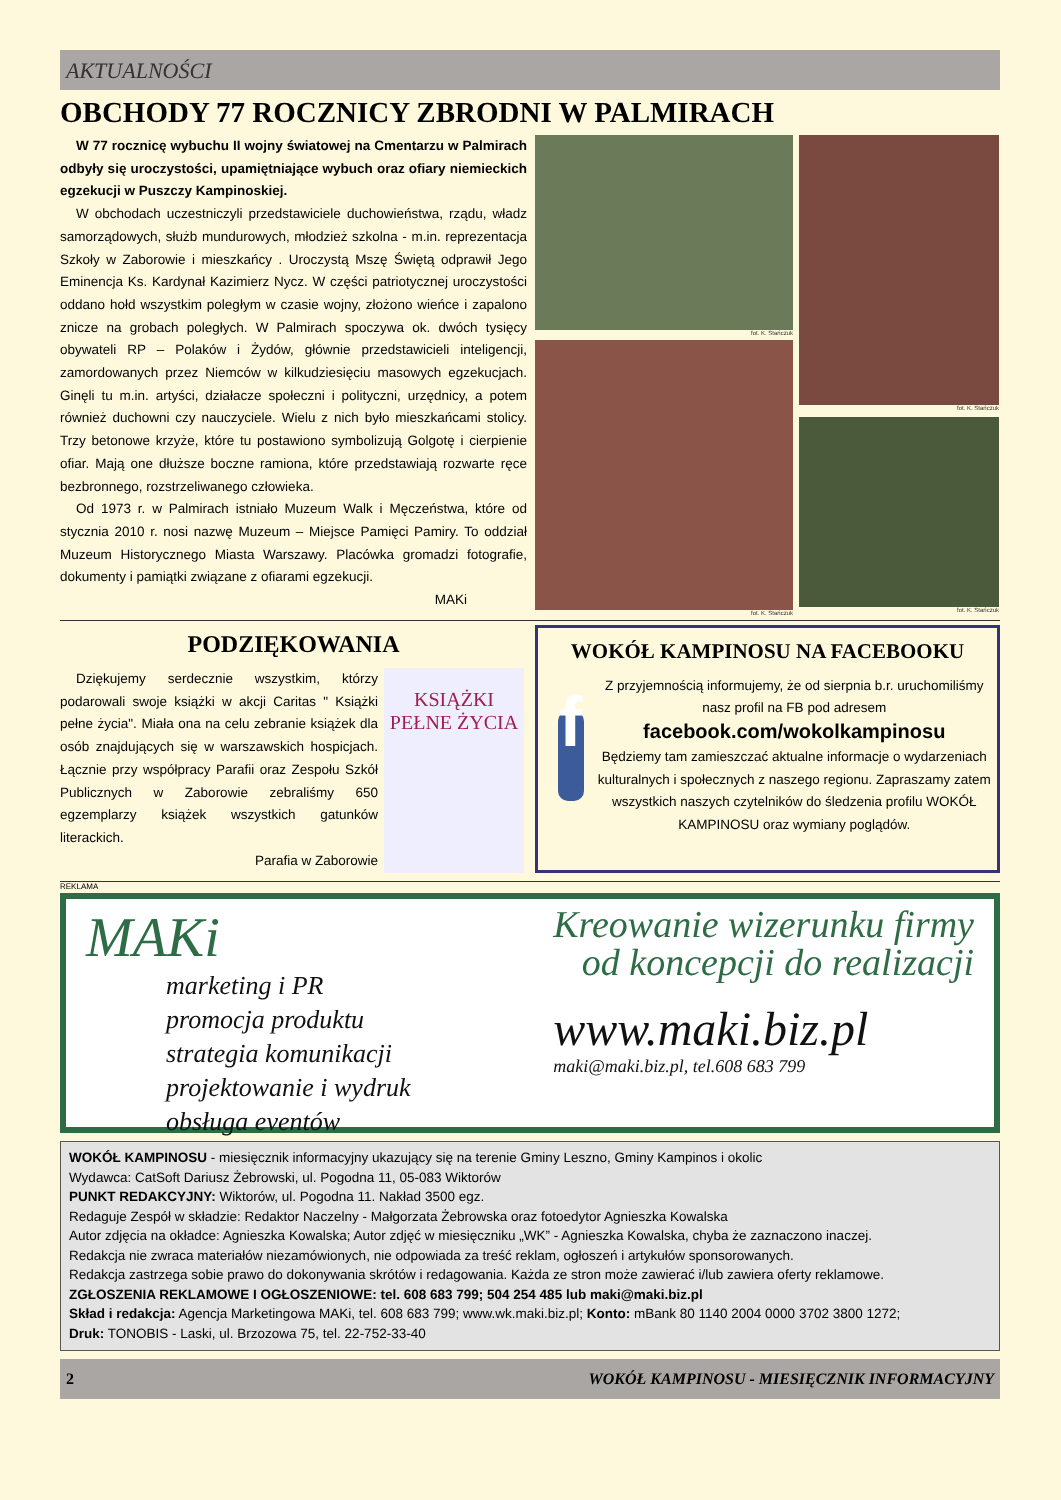AKTUALNOŚCI
OBCHODY 77 ROCZNICY ZBRODNI W PALMIRACH
W 77 rocznicę wybuchu II wojny światowej na Cmentarzu w Palmirach odbyły się uroczystości, upamiętniające wybuch oraz ofiary niemieckich egzekucji w Puszczy Kampinoskiej.
W obchodach uczestniczyli przedstawiciele duchowieństwa, rządu, władz samorządowych, służb mundurowych, młodzież szkolna - m.in. reprezentacja Szkoły w Zaborowie i mieszkańcy . Uroczystą Mszę Świętą odprawił Jego Eminencja Ks. Kardynał Kazimierz Nycz. W części patriotycznej uroczystości oddano hołd wszystkim poległym w czasie wojny, złożono wieńce i zapalono znicze na grobach poległych. W Palmirach spoczywa ok. dwóch tysięcy obywateli RP – Polaków i Żydów, głównie przedstawicieli inteligencji, zamordowanych przez Niemców w kilkudziesięciu masowych egzekucjach. Ginęli tu m.in. artyści, działacze społeczni i polityczni, urzędnicy, a potem również duchowni czy nauczyciele. Wielu z nich było mieszkańcami stolicy. Trzy betonowe krzyże, które tu postawiono symbolizują Golgotę i cierpienie ofiar. Mają one dłuższe boczne ramiona, które przedstawiają rozwarte ręce bezbronnego, rozstrzeliwanego człowieka.
Od 1973 r. w Palmirach istniało Muzeum Walk i Męczeństwa, które od stycznia 2010 r. nosi nazwę Muzeum – Miejsce Pamięci Pamiry. To oddział Muzeum Historycznego Miasta Warszawy. Placówka gromadzi fotografie, dokumenty i pamiątki związane z ofiarami egzekucji.
MAKi
fot. K. Stańczuk
fot. K. Stańczuk
fot. K. Stańczuk
fot. K. Stańczuk
PODZIĘKOWANIA
Dziękujemy serdecznie wszystkim, którzy podarowali swoje książki w akcji Caritas " Książki pełne życia". Miała ona na celu zebranie książek dla osób znajdujących się w warszawskich hospicjach. Łącznie przy współpracy Parafii oraz Zespołu Szkół Publicznych w Zaborowie zebraliśmy 650 egzemplarzy książek wszystkich gatunków literackich.
Parafia w Zaborowie
KSIĄŻKI PEŁNE ŻYCIA
WOKÓŁ KAMPINOSU NA FACEBOOKU
f
Z przyjemnością informujemy, że od sierpnia b.r. uruchomiliśmy nasz profil na FB pod adresem
facebook.com/wokolkampinosu
Będziemy tam zamieszczać aktualne informacje o wydarzeniach kulturalnych i społecznych z naszego regionu. Zapraszamy zatem wszystkich naszych czytelników do śledzenia profilu WOKÓŁ KAMPINOSU oraz wymiany poglądów.
REKLAMA
MAKi
marketing i PR
promocja produktu
strategia komunikacji
projektowanie i wydruk
obsługa eventów
Kreowanie wizerunku firmy
od koncepcji do realizacji
www.maki.biz.pl
maki@maki.biz.pl, tel.608 683 799
WOKÓŁ KAMPINOSU - miesięcznik informacyjny ukazujący się na terenie Gminy Leszno, Gminy Kampinos i okolic
Wydawca: CatSoft Dariusz Żebrowski, ul. Pogodna 11, 05-083 Wiktorów
PUNKT REDAKCYJNY: Wiktorów, ul. Pogodna 11. Nakład 3500 egz.
Redaguje Zespół w składzie: Redaktor Naczelny - Małgorzata Żebrowska oraz fotoedytor Agnieszka Kowalska
Autor zdjęcia na okładce: Agnieszka Kowalska; Autor zdjęć w miesięczniku „WK” - Agnieszka Kowalska, chyba że zaznaczono inaczej.
Redakcja nie zwraca materiałów niezamówionych, nie odpowiada za treść reklam, ogłoszeń i artykułów sponsorowanych.
Redakcja zastrzega sobie prawo do dokonywania skrótów i redagowania. Każda ze stron może zawierać i/lub zawiera oferty reklamowe.
ZGŁOSZENIA REKLAMOWE I OGŁOSZENIOWE: tel. 608 683 799; 504 254 485 lub maki@maki.biz.pl
Skład i redakcja: Agencja Marketingowa MAKi, tel. 608 683 799; www.wk.maki.biz.pl; Konto: mBank 80 1140 2004 0000 3702 3800 1272;
Druk: TONOBIS - Laski, ul. Brzozowa 75, tel. 22-752-33-40
2 WOKÓŁ KAMPINOSU - MIESIĘCZNIK INFORMACYJNY